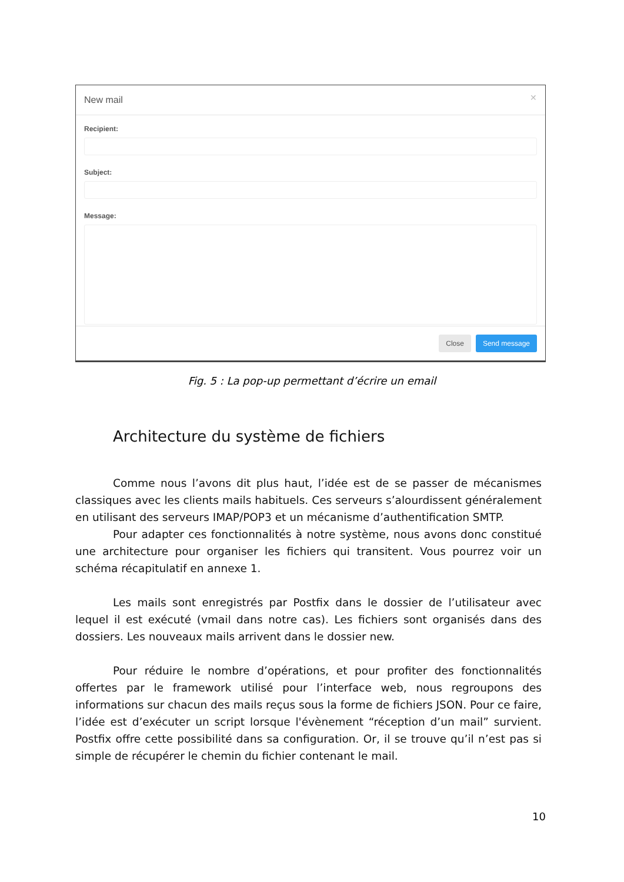New mail ✕
Recipient:
Subject:
Message:
Close Send message
Fig. 5 : La pop-up permettant d’écrire un email
Architecture du système de fichiers
Comme nous l’avons dit plus haut, l’idée est de se passer de mécanismes classiques avec les clients mails habituels. Ces serveurs s’alourdissent généralement en utilisant des serveurs IMAP/POP3 et un mécanisme d’authentification SMTP.
Pour adapter ces fonctionnalités à notre système, nous avons donc constitué une architecture pour organiser les fichiers qui transitent. Vous pourrez voir un schéma récapitulatif en annexe 1.
Les mails sont enregistrés par Postfix dans le dossier de l’utilisateur avec lequel il est exécuté (vmail dans notre cas). Les fichiers sont organisés dans des dossiers. Les nouveaux mails arrivent dans le dossier new.
Pour réduire le nombre d’opérations, et pour profiter des fonctionnalités offertes par le framework utilisé pour l’interface web, nous regroupons des informations sur chacun des mails reçus sous la forme de fichiers JSON. Pour ce faire, l’idée est d’exécuter un script lorsque l'évènement “réception d’un mail” survient. Postfix offre cette possibilité dans sa configuration. Or, il se trouve qu’il n’est pas si simple de récupérer le chemin du fichier contenant le mail.
10